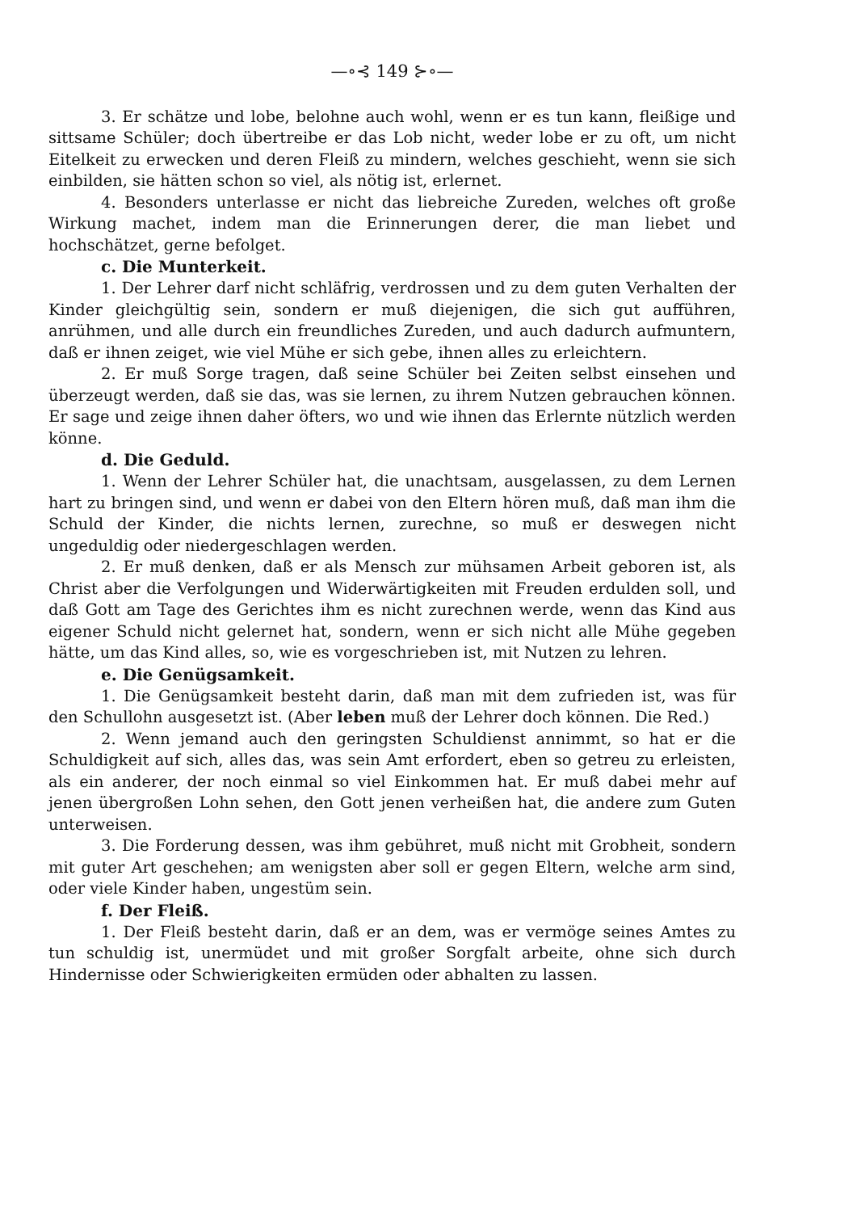—∘⊰ 149 ⊱∘—
3. Er schätze und lobe, belohne auch wohl, wenn er es tun kann, fleißige und sittsame Schüler; doch übertreibe er das Lob nicht, weder lobe er zu oft, um nicht Eitelkeit zu erwecken und deren Fleiß zu mindern, welches geschieht, wenn sie sich einbilden, sie hätten schon so viel, als nötig ist, erlernet.
4. Besonders unterlasse er nicht das liebreiche Zureden, welches oft große Wirkung machet, indem man die Erinnerungen derer, die man liebet und hochschätzet, gerne befolget.
c. Die Munterkeit.
1. Der Lehrer darf nicht schläfrig, verdrossen und zu dem guten Verhalten der Kinder gleichgültig sein, sondern er muß diejenigen, die sich gut aufführen, anrühmen, und alle durch ein freundliches Zureden, und auch dadurch aufmuntern, daß er ihnen zeiget, wie viel Mühe er sich gebe, ihnen alles zu erleichtern.
2. Er muß Sorge tragen, daß seine Schüler bei Zeiten selbst einsehen und überzeugt werden, daß sie das, was sie lernen, zu ihrem Nutzen gebrauchen können. Er sage und zeige ihnen daher öfters, wo und wie ihnen das Erlernte nützlich werden könne.
d. Die Geduld.
1. Wenn der Lehrer Schüler hat, die unachtsam, ausgelassen, zu dem Lernen hart zu bringen sind, und wenn er dabei von den Eltern hören muß, daß man ihm die Schuld der Kinder, die nichts lernen, zurechne, so muß er deswegen nicht ungeduldig oder niedergeschlagen werden.
2. Er muß denken, daß er als Mensch zur mühsamen Arbeit geboren ist, als Christ aber die Verfolgungen und Widerwärtigkeiten mit Freuden erdulden soll, und daß Gott am Tage des Gerichtes ihm es nicht zurechnen werde, wenn das Kind aus eigener Schuld nicht gelernet hat, sondern, wenn er sich nicht alle Mühe gegeben hätte, um das Kind alles, so, wie es vorgeschrieben ist, mit Nutzen zu lehren.
e. Die Genügsamkeit.
1. Die Genügsamkeit besteht darin, daß man mit dem zufrieden ist, was für den Schullohn ausgesetzt ist. (Aber leben muß der Lehrer doch können. Die Red.)
2. Wenn jemand auch den geringsten Schuldienst annimmt, so hat er die Schuldigkeit auf sich, alles das, was sein Amt erfordert, eben so getreu zu erleisten, als ein anderer, der noch einmal so viel Einkommen hat. Er muß dabei mehr auf jenen übergroßen Lohn sehen, den Gott jenen verheißen hat, die andere zum Guten unterweisen.
3. Die Forderung dessen, was ihm gebühret, muß nicht mit Grobheit, sondern mit guter Art geschehen; am wenigsten aber soll er gegen Eltern, welche arm sind, oder viele Kinder haben, ungestüm sein.
f. Der Fleiß.
1. Der Fleiß besteht darin, daß er an dem, was er vermöge seines Amtes zu tun schuldig ist, unermüdet und mit großer Sorgfalt arbeite, ohne sich durch Hindernisse oder Schwierigkeiten ermüden oder abhalten zu lassen.